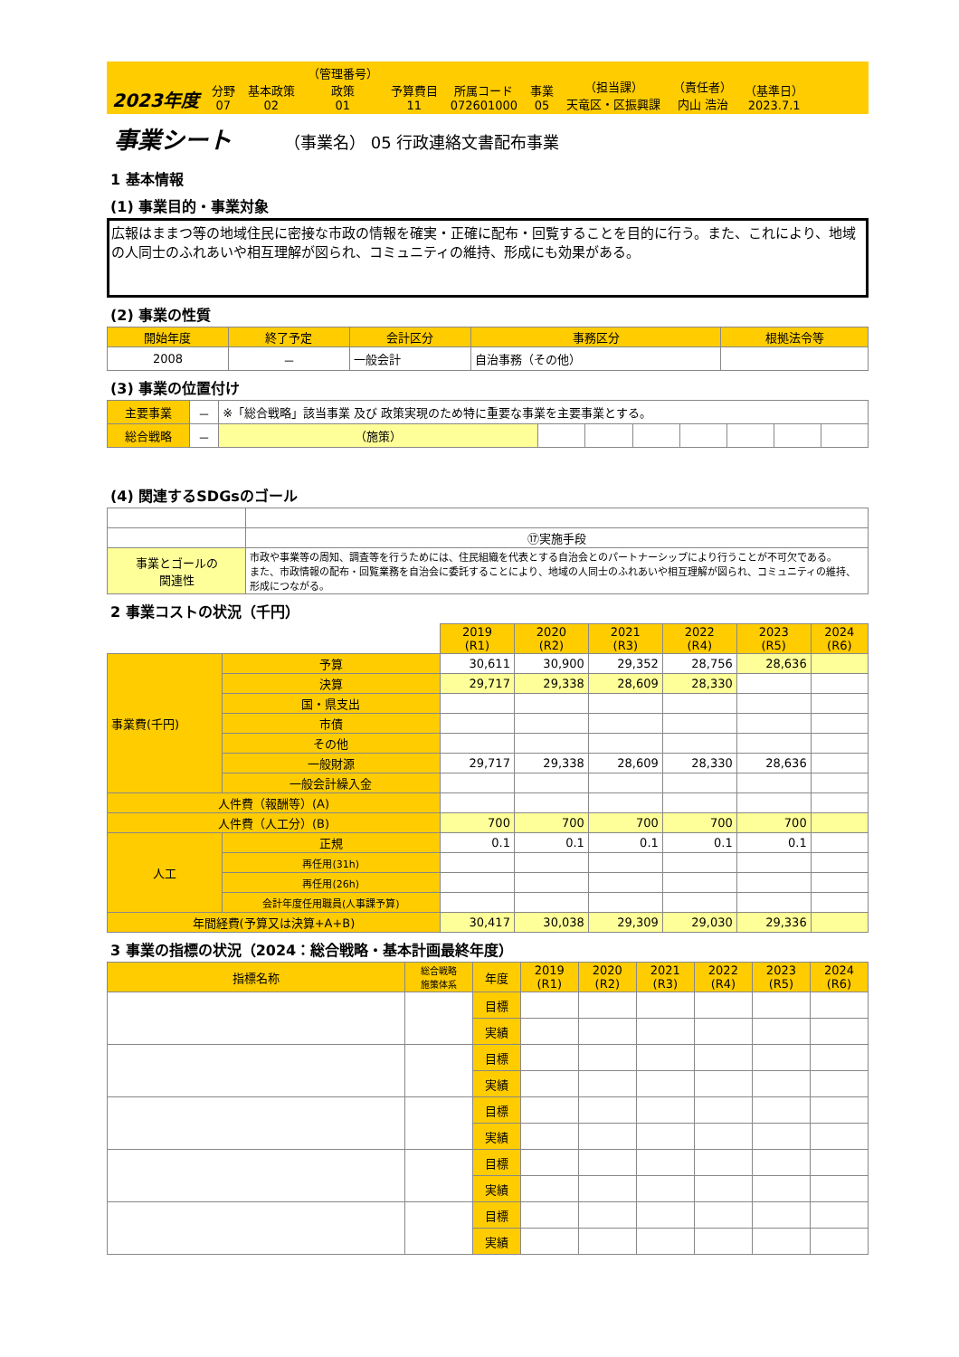2023年度
分野
07
基本政策
02
（管理番号）
政策
01
予算費目
11
所属コード
072601000
事業
05
（担当課）
天竜区・区振興課
（責任者）
内山 浩治
（基準日）
2023.7.1
事業シート
（事業名） 05 行政連絡文書配布事業
1 基本情報
(1) 事業目的・事業対象
広報はままつ等の地域住民に密接な市政の情報を確実・正確に配布・回覧することを目的に行う。また、これにより、地域の人同士のふれあいや相互理解が図られ、コミュニティの維持、形成にも効果がある。
(2) 事業の性質
| 開始年度 | 終了予定 | 会計区分 | 事務区分 | 根拠法令等 |
| --- | --- | --- | --- | --- |
| 2008 | － | 一般会計 | 自治事務（その他） | |
(3) 事業の位置付け
| 主要事業 | － | ※「総合戦略」該当事業 及び 政策実現のため特に重要な事業を主要事業とする。 | | | | | | | |
| 総合戦略 | － | （施策） | | | | | | | |
(4) 関連するSDGsのゴール
| | ⑰実施手段 |
| 事業とゴールの 関連性 | 市政や事業等の周知、調査等を行うためには、住民組織を代表とする自治会とのパートナーシップにより行うことが不可欠である。 また、市政情報の配布・回覧業務を自治会に委託することにより、地域の人同士のふれあいや相互理解が図られ、コミュニティの維持、形成につながる。 |
2 事業コストの状況（千円）
| | | 2019 (R1) | 2020 (R2) | 2021 (R3) | 2022 (R4) | 2023 (R5) | 2024 (R6) |
| 事業費(千円) | 予算 | 30,611 | 30,900 | 29,352 | 28,756 | 28,636 | |
| | 決算 | 29,717 | 29,338 | 28,609 | 28,330 | | |
| | 国・県支出 | | | | | | |
| | 市債 | | | | | | |
| | その他 | | | | | | |
| | 一般財源 | 29,717 | 29,338 | 28,609 | 28,330 | 28,636 | |
| | 一般会計繰入金 | | | | | | |
| 人件費（報酬等）(A) | | | | | | | |
| 人件費（人工分）(B) | | 700 | 700 | 700 | 700 | 700 | |
| 人工 | 正規 | 0.1 | 0.1 | 0.1 | 0.1 | 0.1 | |
| | 再任用(31h) | | | | | | |
| | 再任用(26h) | | | | | | |
| | 会計年度任用職員(人事課予算) | | | | | | |
| 年間経費(予算又は決算+A+B) | | 30,417 | 30,038 | 29,309 | 29,030 | 29,336 | |
3 事業の指標の状況（2024：総合戦略・基本計画最終年度）
| 指標名称 | 総合戦略 施策体系 | 年度 | 2019 (R1) | 2020 (R2) | 2021 (R3) | 2022 (R4) | 2023 (R5) | 2024 (R6) |
| --- | --- | --- | --- | --- | --- | --- | --- | --- |
| | | 目標 | | | | | | |
| | | 実績 | | | | | | |
| | | 目標 | | | | | | |
| | | 実績 | | | | | | |
| | | 目標 | | | | | | |
| | | 実績 | | | | | | |
| | | 目標 | | | | | | |
| | | 実績 | | | | | | |
| | | 目標 | | | | | | |
| | | 実績 | | | | | | |